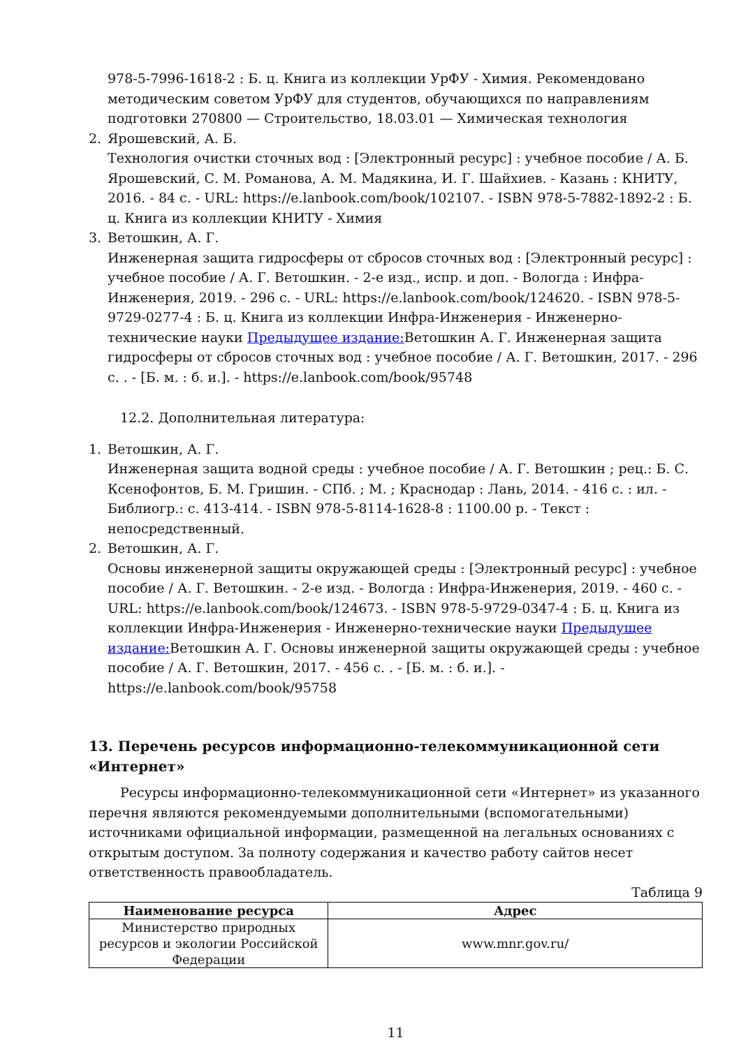978-5-7996-1618-2 : Б. ц. Книга из коллекции УрФУ - Химия. Рекомендовано методическим советом УрФУ для студентов, обучающихся по направлениям подготовки 270800 — Строительство, 18.03.01 — Химическая технология
2. Ярошевский, А. Б.
Технология очистки сточных вод : [Электронный ресурс] : учебное пособие / А. Б. Ярошевский, С. М. Романова, А. М. Мадякина, И. Г. Шайхиев. - Казань : КНИТУ, 2016. - 84 с. - URL: https://e.lanbook.com/book/102107. - ISBN 978-5-7882-1892-2 : Б. ц. Книга из коллекции КНИТУ - Химия
3. Ветошкин, А. Г.
Инженерная защита гидросферы от сбросов сточных вод : [Электронный ресурс] : учебное пособие / А. Г. Ветошкин. - 2-е изд., испр. и доп. - Вологда : Инфра-Инженерия, 2019. - 296 с. - URL: https://e.lanbook.com/book/124620. - ISBN 978-5-9729-0277-4 : Б. ц. Книга из коллекции Инфра-Инженерия - Инженерно-технические науки Предыдущее издание: Ветошкин А. Г. Инженерная защита гидросферы от сбросов сточных вод : учебное пособие / А. Г. Ветошкин, 2017. - 296 с. . - [Б. м. : б. и.]. - https://e.lanbook.com/book/95748
12.2. Дополнительная литература:
1. Ветошкин, А. Г.
Инженерная защита водной среды : учебное пособие / А. Г. Ветошкин ; рец.: Б. С. Ксенофонтов, Б. М. Гришин. - СПб. ; М. ; Краснодар : Лань, 2014. - 416 с. : ил. - Библиогр.: с. 413-414. - ISBN 978-5-8114-1628-8 : 1100.00 р. - Текст : непосредственный.
2. Ветошкин, А. Г.
Основы инженерной защиты окружающей среды : [Электронный ресурс] : учебное пособие / А. Г. Ветошкин. - 2-е изд. - Вологда : Инфра-Инженерия, 2019. - 460 с. - URL: https://e.lanbook.com/book/124673. - ISBN 978-5-9729-0347-4 : Б. ц. Книга из коллекции Инфра-Инженерия - Инженерно-технические науки Предыдущее издание: Ветошкин А. Г. Основы инженерной защиты окружающей среды : учебное пособие / А. Г. Ветошкин, 2017. - 456 с. . - [Б. м. : б. и.]. - https://e.lanbook.com/book/95758
13. Перечень ресурсов информационно-телекоммуникационной сети «Интернет»
Ресурсы информационно-телекоммуникационной сети «Интернет» из указанного перечня являются рекомендуемыми дополнительными (вспомогательными) источниками официальной информации, размещенной на легальных основаниях с открытым доступом. За полноту содержания и качество работу сайтов несет ответственность правообладатель.
Таблица 9
| Наименование ресурса | Адрес |
| --- | --- |
| Министерство природных ресурсов и экологии Российской Федерации | www.mnr.gov.ru/ |
11